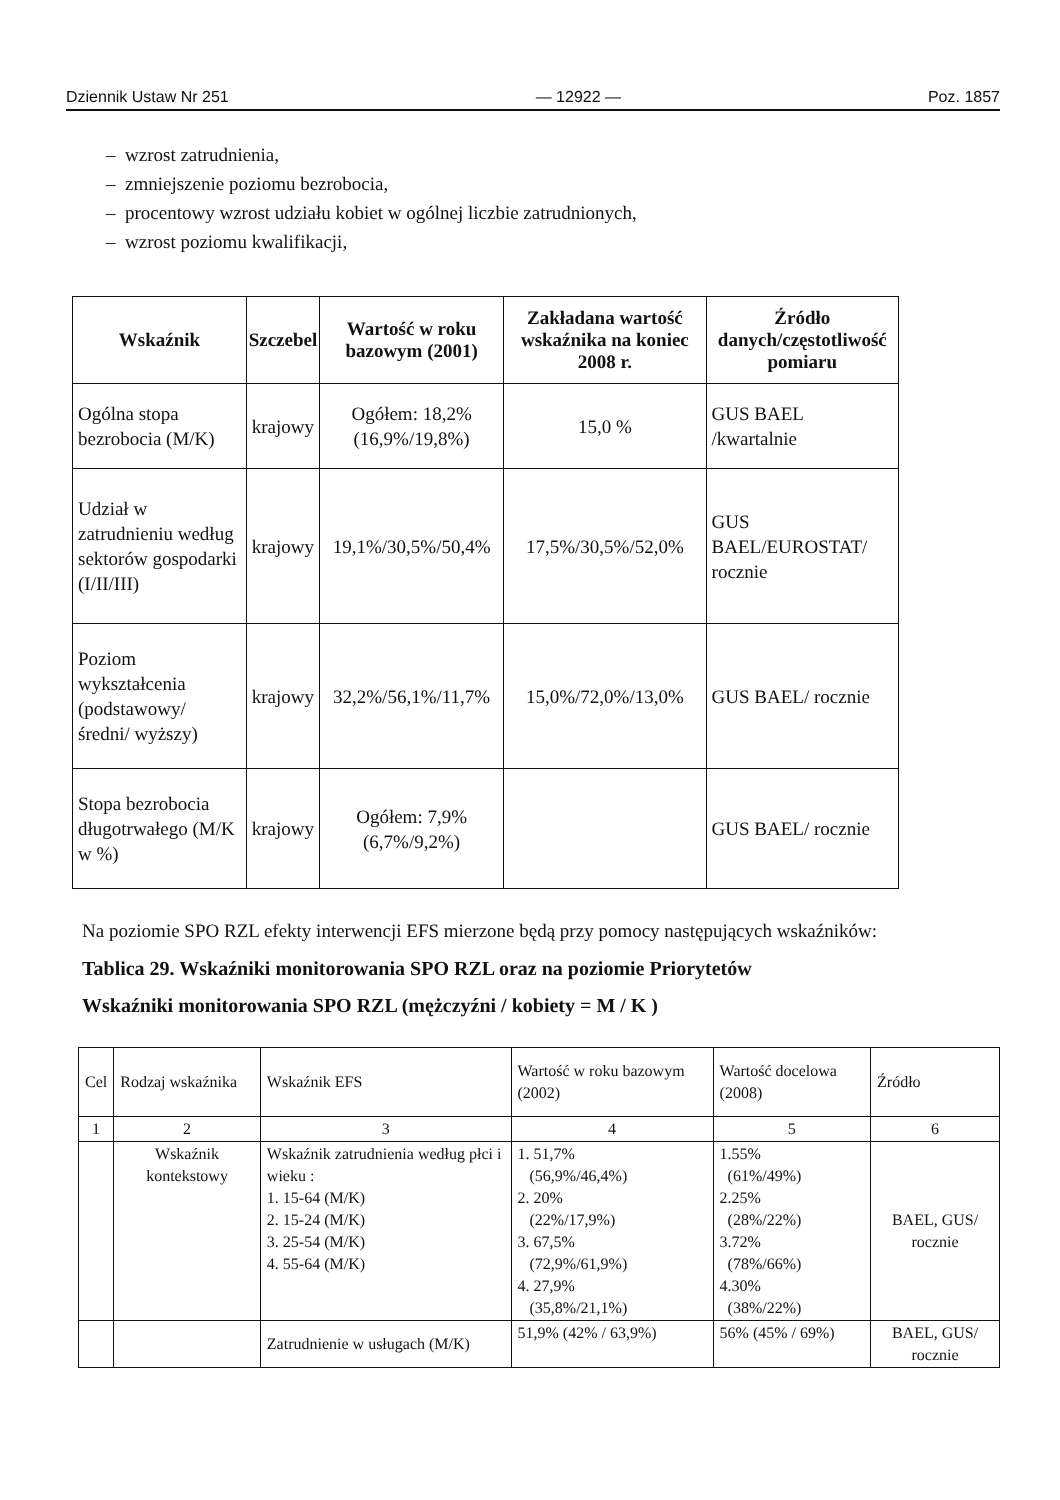Dziennik Ustaw Nr 251 — 12922 — Poz. 1857
– wzrost zatrudnienia,
– zmniejszenie poziomu bezrobocia,
– procentowy wzrost udziału kobiet w ogólnej liczbie zatrudnionych,
– wzrost poziomu kwalifikacji,
| Wskaźnik | Szczebel | Wartość w roku bazowym (2001) | Zakładana wartość wskaźnika na koniec 2008 r. | Źródło danych/częstotliwość pomiaru |
| --- | --- | --- | --- | --- |
| Ogólna stopa bezrobocia (M/K) | krajowy | Ogółem: 18,2% (16,9%/19,8%) | 15,0 % | GUS BAEL /kwartalnie |
| Udział w zatrudnieniu według sektorów gospodarki (I/II/III) | krajowy | 19,1%/30,5%/50,4% | 17,5%/30,5%/52,0% | GUS BAEL/EUROSTAT/ rocznie |
| Poziom wykształcenia (podstawowy/ średni/ wyższy) | krajowy | 32,2%/56,1%/11,7% | 15,0%/72,0%/13,0% | GUS BAEL/ rocznie |
| Stopa bezrobocia długotrwałego (M/K w %) | krajowy | Ogółem: 7,9% (6,7%/9,2%) | | GUS BAEL/ rocznie |
Na poziomie SPO RZL efekty interwencji EFS mierzone będą przy pomocy następujących wskaźników:
Tablica 29. Wskaźniki monitorowania SPO RZL oraz na poziomie Priorytetów
Wskaźniki monitorowania SPO RZL (mężczyźni / kobiety = M / K )
| Cel | Rodzaj wskaźnika | Wskaźnik EFS | Wartość w roku bazowym (2002) | Wartość docelowa (2008) | Źródło |
| 1 | 2 | 3 | 4 | 5 | 6 |
| | Wskaźnik kontekstowy | Wskaźnik zatrudnienia według płci i wieku : 1. 15-64 (M/K) 2. 15-24 (M/K) 3. 25-54 (M/K) 4. 55-64 (M/K) | 1. 51,7% (56,9%/46,4%) 2. 20% (22%/17,9%) 3. 67,5% (72,9%/61,9%) 4. 27,9% (35,8%/21,1%) | 1.55% (61%/49%) 2.25% (28%/22%) 3.72% (78%/66%) 4.30% (38%/22%) | BAEL, GUS/ rocznie |
| | | Zatrudnienie w usługach (M/K) | 51,9% (42% / 63,9%) | 56% (45% / 69%) | BAEL, GUS/ rocznie |